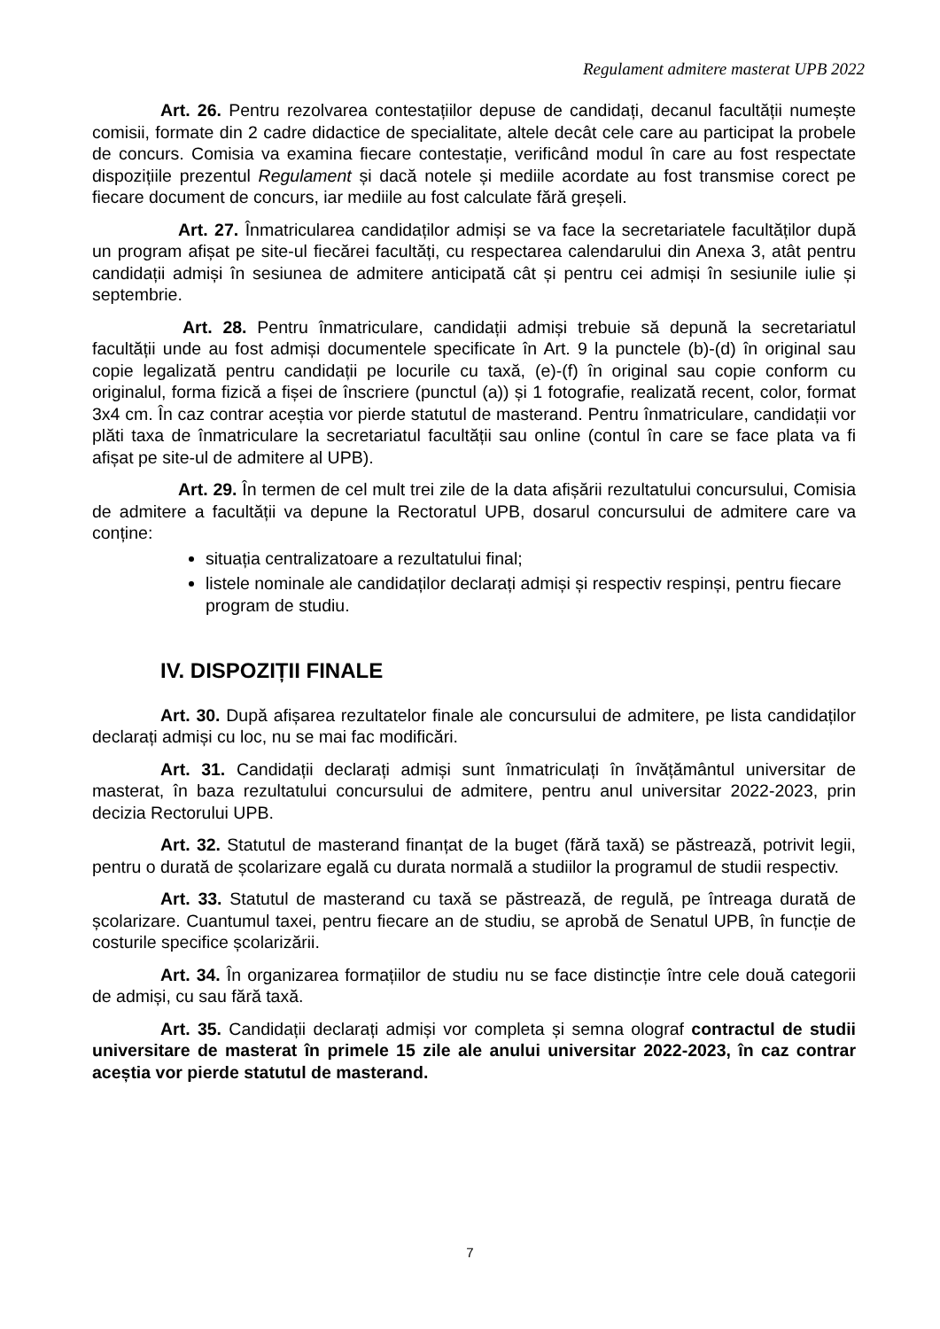Regulament admitere masterat UPB 2022
Art. 26. Pentru rezolvarea contestațiilor depuse de candidați, decanul facultății numește comisii, formate din 2 cadre didactice de specialitate, altele decât cele care au participat la probele de concurs. Comisia va examina fiecare contestație, verificând modul în care au fost respectate dispozițiile prezentul Regulament și dacă notele și mediile acordate au fost transmise corect pe fiecare document de concurs, iar mediile au fost calculate fără greșeli.
Art. 27. Înmatricularea candidaților admiși se va face la secretariatele facultăților după un program afișat pe site-ul fiecărei facultăți, cu respectarea calendarului din Anexa 3, atât pentru candidații admiși în sesiunea de admitere anticipată cât și pentru cei admiși în sesiunile iulie și septembrie.
Art. 28. Pentru înmatriculare, candidații admiși trebuie să depună la secretariatul facultății unde au fost admiși documentele specificate în Art. 9 la punctele (b)-(d) în original sau copie legalizată pentru candidații pe locurile cu taxă, (e)-(f) în original sau copie conform cu originalul, forma fizică a fișei de înscriere (punctul (a)) și 1 fotografie, realizată recent, color, format 3x4 cm. În caz contrar aceștia vor pierde statutul de masterand. Pentru înmatriculare, candidații vor plăti taxa de înmatriculare la secretariatul facultății sau online (contul în care se face plata va fi afișat pe site-ul de admitere al UPB).
Art. 29. În termen de cel mult trei zile de la data afișării rezultatului concursului, Comisia de admitere a facultății va depune la Rectoratul UPB, dosarul concursului de admitere care va conține:
situația centralizatoare a rezultatului final;
listele nominale ale candidaților declarați admiși și respectiv respinși, pentru fiecare program de studiu.
IV. DISPOZIȚII FINALE
Art. 30. După afișarea rezultatelor finale ale concursului de admitere, pe lista candidaților declarați admiși cu loc, nu se mai fac modificări.
Art. 31. Candidații declarați admiși sunt înmatriculați în învățământul universitar de masterat, în baza rezultatului concursului de admitere, pentru anul universitar 2022-2023, prin decizia Rectorului UPB.
Art. 32. Statutul de masterand finanțat de la buget (fără taxă) se păstrează, potrivit legii, pentru o durată de școlarizare egală cu durata normală a studiilor la programul de studii respectiv.
Art. 33. Statutul de masterand cu taxă se păstrează, de regulă, pe întreaga durată de școlarizare. Cuantumul taxei, pentru fiecare an de studiu, se aprobă de Senatul UPB, în funcție de costurile specifice școlarizării.
Art. 34. În organizarea formațiilor de studiu nu se face distincție între cele două categorii de admiși, cu sau fără taxă.
Art. 35. Candidații declarați admiși vor completa și semna olograf contractul de studii universitare de masterat în primele 15 zile ale anului universitar 2022-2023, în caz contrar aceștia vor pierde statutul de masterand.
7